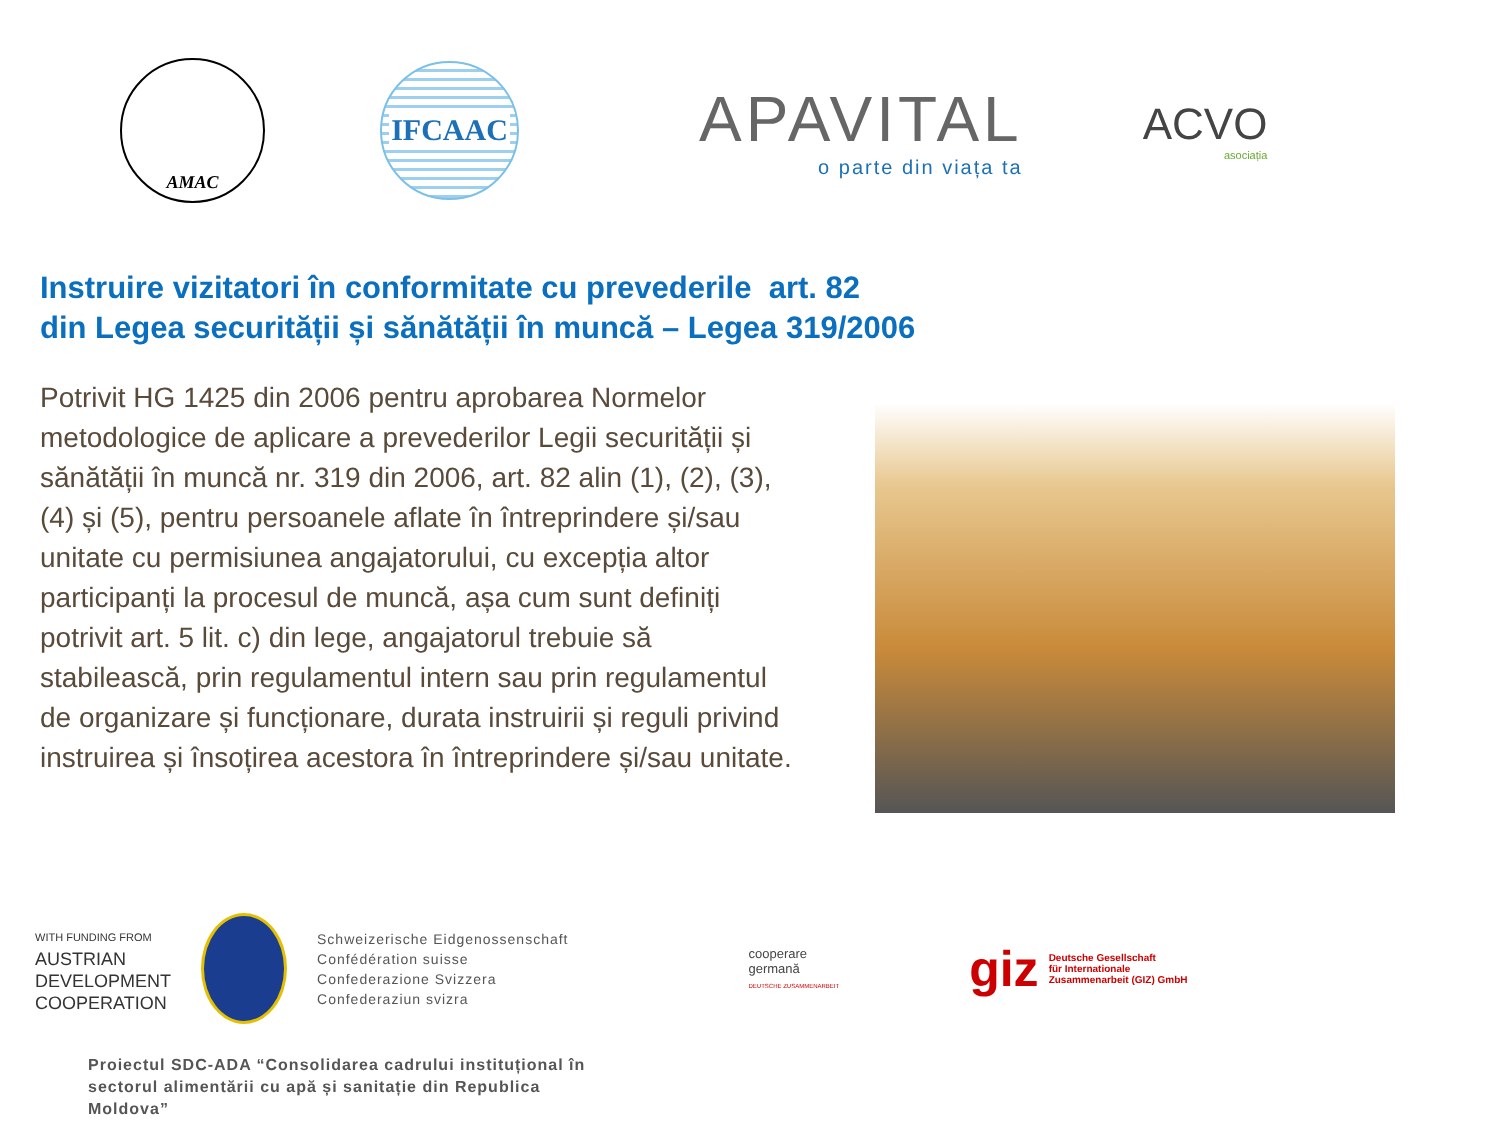AMAC
IFCAAC
APAVITAL
o parte din viața ta
ACVO
asociația
Instruire vizitatori în conformitate cu prevederile art. 82
din Legea securității și sănătății în muncă – Legea 319/2006
Potrivit HG 1425 din 2006 pentru aprobarea Normelor metodologice de aplicare a prevederilor Legii securității și sănătății în muncă nr. 319 din 2006, art. 82 alin (1), (2), (3), (4) și (5), pentru persoanele aflate în întreprindere și/sau unitate cu permisiunea angajatorului, cu excepția altor participanți la procesul de muncă, așa cum sunt definiți potrivit art. 5 lit. c) din lege, angajatorul trebuie să stabilească, prin regulamentul intern sau prin regulamentul de organizare și funcționare, durata instruirii și reguli privind instruirea și însoțirea acestora în întreprindere și/sau unitate.
WITH FUNDING FROM
AUSTRIAN
DEVELOPMENT
COOPERATION
Schweizerische Eidgenossenschaft
Confédération suisse
Confederazione Svizzera
Confederaziun svizra
cooperare
germană
DEUTSCHE ZUSAMMENARBEIT
giz Deutsche Gesellschaft
für Internationale
Zusammenarbeit (GIZ) GmbH
Proiectul SDC-ADA “Consolidarea cadrului instituțional în
sectorul alimentării cu apă și sanitație din Republica
Moldova”